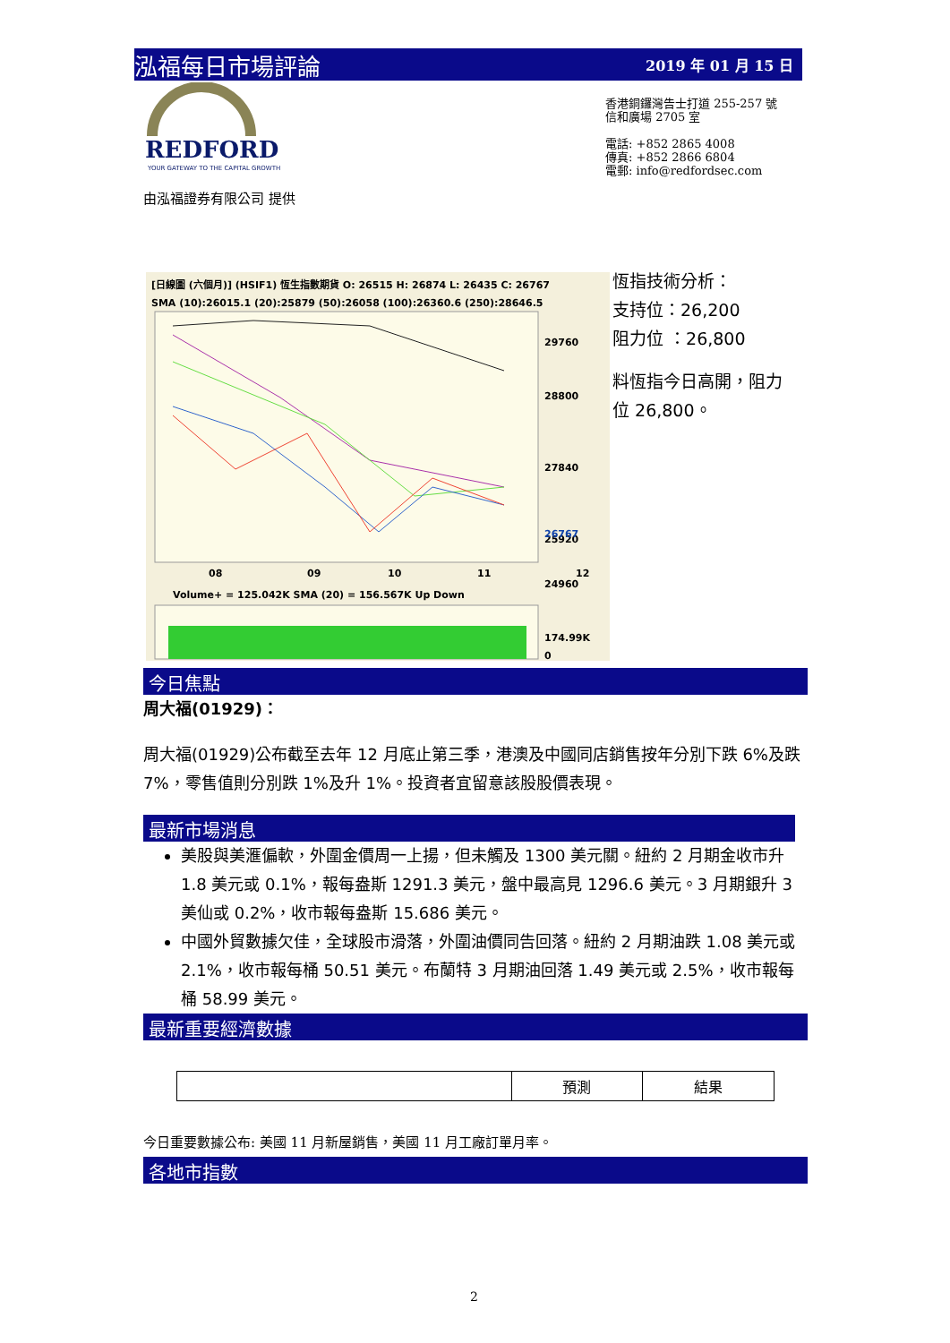泓福每日市場評論 2019 年 01 月 15 日
REDFORD
YOUR GATEWAY TO THE CAPITAL GROWTH
香港銅鑼灣告士打道 255-257 號
信和廣場 2705 室
電話: +852 2865 4008
傳真: +852 2866 6804
電郵: info@redfordsec.com
由泓福證券有限公司 提供
[日線圖 (六個月)] (HSIF1) 恆生指數期貨 O: 26515 H: 26874 L: 26435 C: 26767
SMA (10):26015.1 (20):25879 (50):26058 (100):26360.6 (250):28646.5
29760
28800
27840
25920
24960
26767
08
09
10
11
12
Volume+ = 125.042K SMA (20) = 156.567K Up Down
174.99K
0
恆指技術分析：
支持位：26,200
阻力位 ：26,800
料恆指今日高開，阻力
位 26,800。
今日焦點
周大福(01929)：
周大福(01929)公布截至去年 12 月底止第三季，港澳及中國同店銷售按年分別下跌 6%及跌 7%，零售值則分別跌 1%及升 1%。投資者宜留意該股股價表現。
最新市場消息
美股與美滙偏軟，外圍金價周一上揚，但未觸及 1300 美元關。紐約 2 月期金收市升 1.8 美元或 0.1%，報每盎斯 1291.3 美元，盤中最高見 1296.6 美元。3 月期銀升 3 美仙或 0.2%，收市報每盎斯 15.686 美元。
中國外貿數據欠佳，全球股市滑落，外圍油價同告回落。紐約 2 月期油跌 1.08 美元或 2.1%，收市報每桶 50.51 美元。布蘭特 3 月期油回落 1.49 美元或 2.5%，收市報每桶 58.99 美元。
最新重要經濟數據
| | 預測 | 結果 |
今日重要數據公布: 美國 11 月新屋銷售，美國 11 月工廠訂單月率。
各地市指數
2